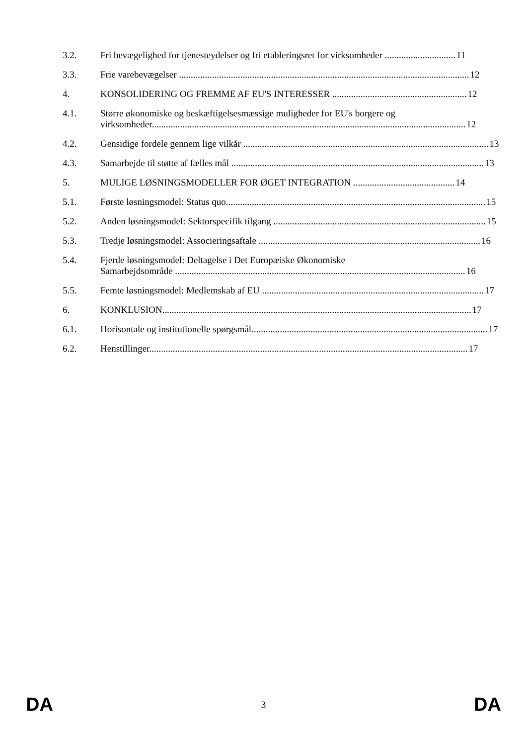3.2. Fri bevægelighed for tjenesteydelser og fri etableringsret for virksomheder .............................. 11
3.3. Frie varebevægelser ........................................................................................................................... 12
4. KONSOLIDERING OG FREMME AF EU'S INTERESSER ......................................................... 12
4.1. Større økonomiske og beskæftigelsesmæssige muligheder for EU's borgere og
virksomheder..................................................................................................................................... 12
4.2. Gensidige fordele gennem lige vilkår ........................................................................................................ 13
4.3. Samarbejde til støtte af fælles mål ........................................................................................................... 13
5. MULIGE LØSNINGSMODELLER FOR ØGET INTEGRATION ........................................... 14
5.1. Første løsningsmodel: Status quo.............................................................................................................. 15
5.2. Anden løsningsmodel: Sektorspecifik tilgang .......................................................................................... 15
5.3. Tredje løsningsmodel: Associeringsaftale .............................................................................................. 16
5.4. Fjerde løsningsmodel: Deltagelse i Det Europæiske Økonomiske
Samarbejdsområde ........................................................................................................................... 16
5.5. Femte løsningsmodel: Medlemskab af EU .............................................................................................. 17
6. KONKLUSION................................................................................................................................... 17
6.1. Horisontale og institutionelle spørgsmål.................................................................................................... 17
6.2. Henstillinger....................................................................................................................................... 17
DA 3 DA